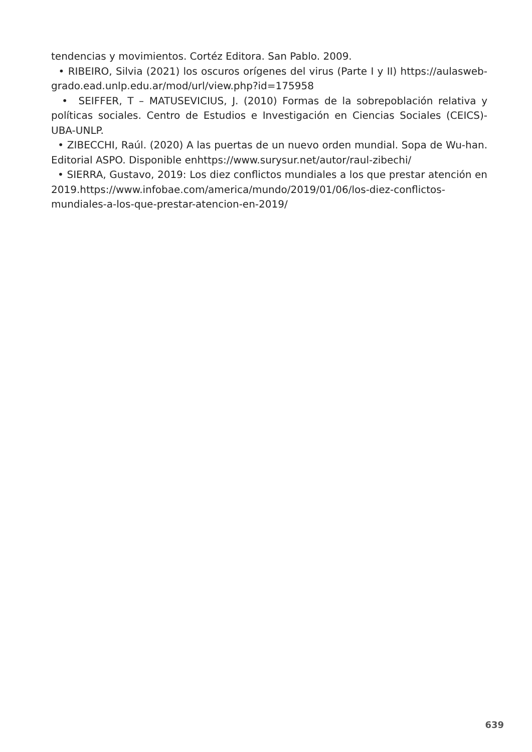tendencias y movimientos. Cortéz Editora. San Pablo. 2009.
• RIBEIRO, Silvia (2021) los oscuros orígenes del virus (Parte I y II) https://aulasweb-grado.ead.unlp.edu.ar/mod/url/view.php?id=175958
• SEIFFER, T – MATUSEVICIUS, J. (2010) Formas de la sobrepoblación relativa y políticas sociales. Centro de Estudios e Investigación en Ciencias Sociales (CEICS)-UBA-UNLP.
• ZIBECCHI, Raúl. (2020) A las puertas de un nuevo orden mundial. Sopa de Wu-han. Editorial ASPO. Disponible enhttps://www.surysur.net/autor/raul-zibechi/
• SIERRA, Gustavo, 2019: Los diez conflictos mundiales a los que prestar atención en 2019.https://www.infobae.com/america/mundo/2019/01/06/los-diez-conflictos-mundiales-a-los-que-prestar-atencion-en-2019/
639